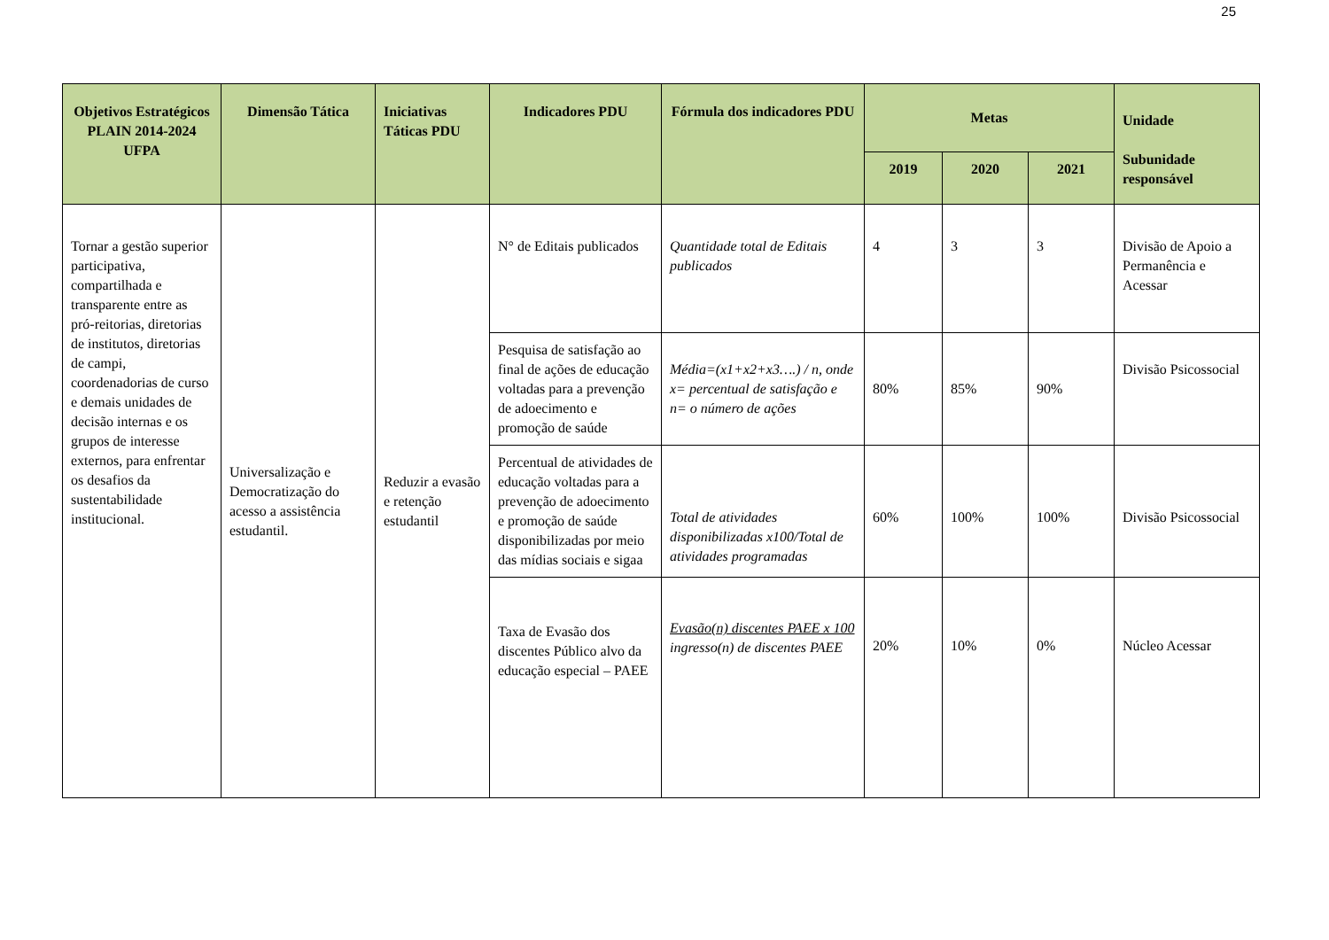25
| Objetivos Estratégicos PLAIN 2014-2024 UFPA | Dimensão Tática | Iniciativas Táticas PDU | Indicadores PDU | Fórmula dos indicadores PDU | Metas | | | Unidade Subunidade responsável |
| --- | --- | --- | --- | --- | --- | --- | --- | --- |
| | | | | | 2019 | 2020 | 2021 | |
| Tornar a gestão superior participativa, compartilhada e transparente entre as pró-reitorias, diretorias de institutos, diretorias de campi, coordenadorias de curso e demais unidades de decisão internas e os grupos de interesse externos, para enfrentar os desafios da sustentabilidade institucional. | Universalização e Democratização do acesso a assistência estudantil. | Reduzir a evasão e retenção estudantil | N° de Editais publicados | Quantidade total de Editais publicados | 4 | 3 | 3 | Divisão de Apoio a Permanência e Acessar |
| | | | Pesquisa de satisfação ao final de ações de educação voltadas para a prevenção de adoecimento e promoção de saúde | Média=(x1+x2+x3….) / n, onde x= percentual de satisfação e n= o número de ações | 80% | 85% | 90% | Divisão Psicossocial |
| | | | Percentual de atividades de educação voltadas para a prevenção de adoecimento e promoção de saúde disponibilizadas por meio das mídias sociais e sigaa | Total de atividades disponibilizadas x100/Total de atividades programadas | 60% | 100% | 100% | Divisão Psicossocial |
| | | | Taxa de Evasão dos discentes Público alvo da educação especial – PAEE | Evasão(n) discentes PAEE x 100 ingresso(n) de discentes PAEE | 20% | 10% | 0% | Núcleo Acessar |